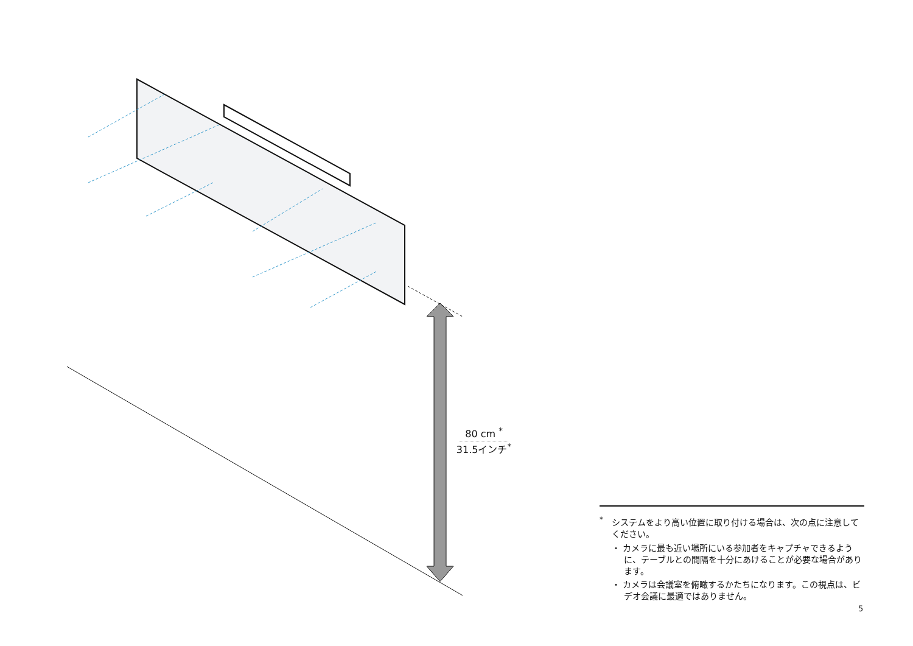80 cm <sup>*</sup>
31.5インチ<sup>*</sup>
<sup>*</sup>　システムをより高い位置に取り付ける場合は、次の点に注意してください。
・ カメラに最も近い場所にいる参加者をキャプチャできるように、テーブルとの間隔を十分にあけることが必要な場合があります。
・ カメラは会議室を俯瞰するかたちになります。この視点は、ビデオ会議に最適ではありません。
5